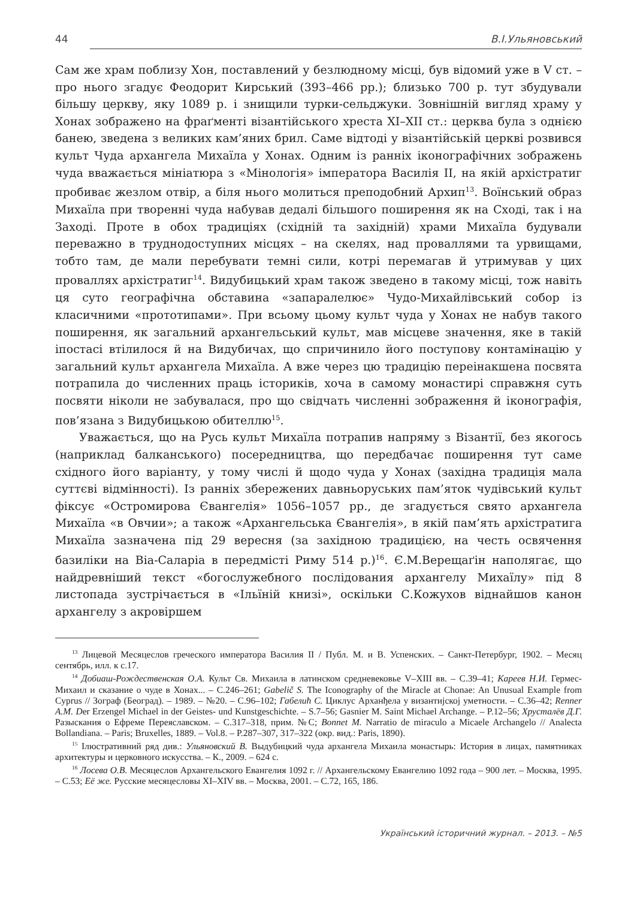44 В.І.Ульяновський
Сам же храм поблизу Хон, поставлений у безлюдному місці, був відомий уже в V ст. – про нього згадує Феодорит Кирський (393–466 рр.); близько 700 р. тут збудували більшу церкву, яку 1089 р. і знищили турки-сельджуки. Зовнішній вигляд храму у Хонах зображено на фраґменті візантійського хреста XI–XII ст.: церква була з однією банею, зведена з великих кам’яних брил. Саме відтоді у візантійській церкві розвився культ Чуда архангела Михаїла у Хонах. Одним із ранніх іконографічних зображень чуда вважається мініатюра з «Мінологія» імператора Василія ІІ, на якій архістратиг пробиває жезлом отвір, а біля нього молиться преподобний Архип<sup>13</sup>. Воїнський образ Михаїла при творенні чуда набував дедалі більшого поширення як на Сході, так і на Заході. Проте в обох традиціях (східній та західній) храми Михаїла будували переважно в труднодоступних місцях – на скелях, над проваллями та урвищами, тобто там, де мали перебувати темні сили, котрі перемагав й утримував у цих проваллях архістратиг<sup>14</sup>. Видубицький храм також зведено в такому місці, тож навіть ця суто географічна обставина «запаралелює» Чудо-Михайлівський собор із класичними «прототипами». При всьому цьому культ чуда у Хонах не набув такого поширення, як загальний архангельський культ, мав місцеве значення, яке в такій іпостасі втілилося й на Видубичах, що спричинило його поступову контамінацію у загальний культ архангела Михаїла. А вже через цю традицію переінакшена посвята потрапила до численних праць істориків, хоча в самому монастирі справжня суть посвяти ніколи не забувалася, про що свідчать численні зображення й іконографія, пов’язана з Видубицькою обителлю<sup>15</sup>.
Уважається, що на Русь культ Михаїла потрапив напряму з Візантії, без якогось (наприклад балканського) посередництва, що передбачає поширення тут саме східного його варіанту, у тому числі й щодо чуда у Хонах (західна традиція мала суттєві відмінності). Із ранніх збережених давньоруських пам’яток чудівський культ фіксує «Остромирова Євангелія» 1056–1057 рр., де згадується свято архангела Михаїла «в Овчии»; а також «Архангельська Євангелія», в якій пам’ять архістратига Михаїла зазначена під 29 вересня (за західною традицією, на честь освячення базиліки на Віа-Саларіа в передмісті Риму 514 р.)<sup>16</sup>. Є.М.Верещаґін наполягає, що найдревніший текст «богослужебного послідования архангелу Михаїлу» під 8 листопада зустрічається в «Ільїній книзі», оскільки С.Кожухов віднайшов канон архангелу з акровіршем
<sup>13</sup> Лицевой Месяцеслов греческого императора Василия II / Публ. М. и В. Успенских. – Санкт-Петербург, 1902. – Месяц сентябрь, илл. к с.17.
<sup>14</sup> Добиаш-Рождественская О.А. Культ Св. Михаила в латинском средневековье V–XIII вв. – С.39–41; Кареев Н.И. Гермес-Михаил и сказание о чуде в Хонах... – С.246–261; Gabelič S. The Iconography of the Miracle at Chonae: An Unusual Example from Cyprus // Зограф (Београд). – 1989. – №20. – С.96–102; Габелић С. Циклус Арханђела у византијској уметности. – С.36–42; Renner A.M. Der Erzengel Michael in der Geistes- und Kunstgeschichte. – S.7–56; Gasnier M. Saint Michael Archange. – P.12–56; Хрусталёв Д.Г. Разыскания о Ефреме Переяславском. – С.317–318, прим. №С; Bonnet M. Narratio de miraculo a Micaele Archangelo // Analecta Bollandiana. – Paris; Bruxelles, 1889. – Vol.8. – P.287–307, 317–322 (окр. вид.: Paris, 1890).
<sup>15</sup> Ілюстративний ряд див.: Ульяновский В. Выдубицкий чуда архангела Михаила монастырь: История в лицах, памятниках архитектуры и церковного искусства. – К., 2009. – 624 с.
<sup>16</sup> Лосева О.В. Месяцеслов Архангельского Евангелия 1092 г. // Архангельскому Евангелию 1092 года – 900 лет. – Москва, 1995. – С.53; Её же. Русские месяцесловы XI–XIV вв. – Москва, 2001. – С.72, 165, 186.
Український історичний журнал. – 2013. – №5